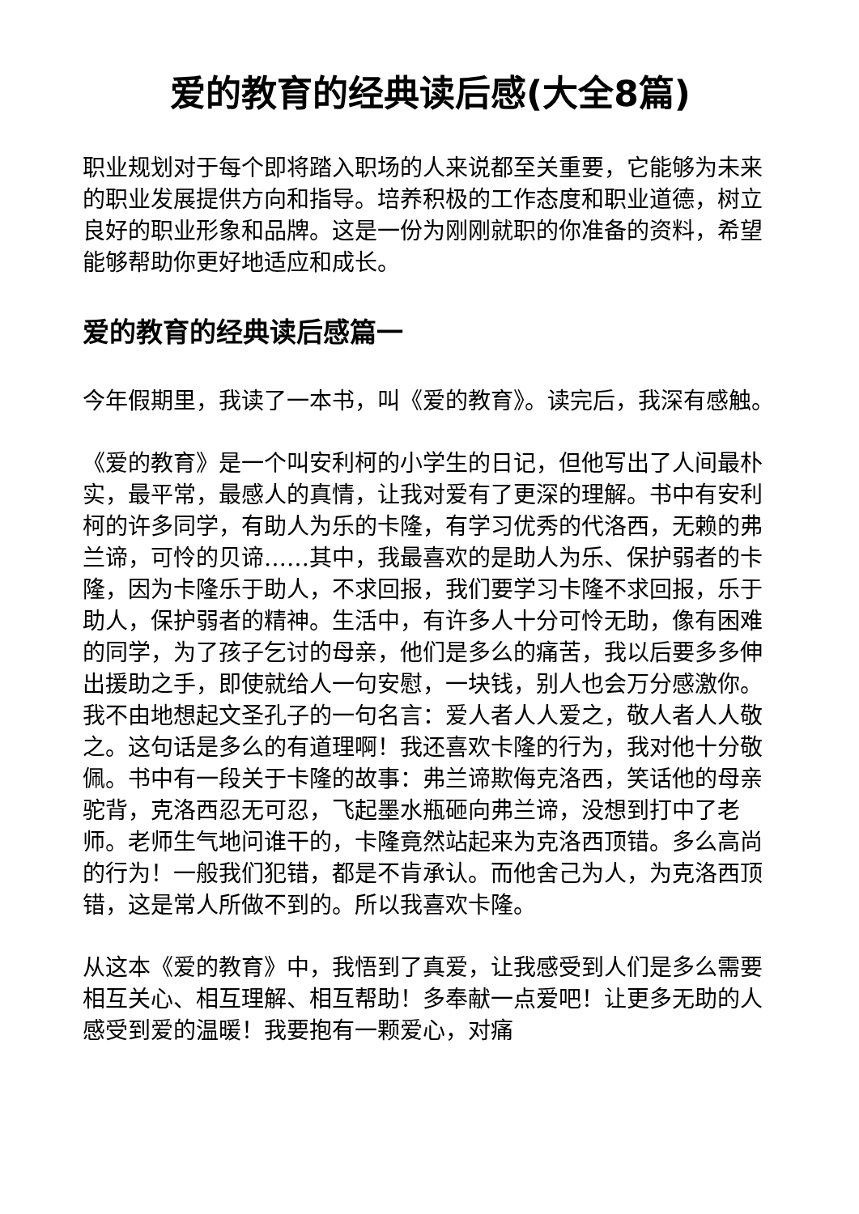爱的教育的经典读后感(大全8篇)
职业规划对于每个即将踏入职场的人来说都至关重要，它能够为未来的职业发展提供方向和指导。培养积极的工作态度和职业道德，树立良好的职业形象和品牌。这是一份为刚刚就职的你准备的资料，希望能够帮助你更好地适应和成长。
爱的教育的经典读后感篇一
今年假期里，我读了一本书，叫《爱的教育》。读完后，我深有感触。
《爱的教育》是一个叫安利柯的小学生的日记，但他写出了人间最朴实，最平常，最感人的真情，让我对爱有了更深的理解。书中有安利柯的许多同学，有助人为乐的卡隆，有学习优秀的代洛西，无赖的弗兰谛，可怜的贝谛……其中，我最喜欢的是助人为乐、保护弱者的卡隆，因为卡隆乐于助人，不求回报，我们要学习卡隆不求回报，乐于助人，保护弱者的精神。生活中，有许多人十分可怜无助，像有困难的同学，为了孩子乞讨的母亲，他们是多么的痛苦，我以后要多多伸出援助之手，即使就给人一句安慰，一块钱，别人也会万分感激你。我不由地想起文圣孔子的一句名言：爱人者人人爱之，敬人者人人敬之。这句话是多么的有道理啊！我还喜欢卡隆的行为，我对他十分敬佩。书中有一段关于卡隆的故事：弗兰谛欺侮克洛西，笑话他的母亲驼背，克洛西忍无可忍，飞起墨水瓶砸向弗兰谛，没想到打中了老师。老师生气地问谁干的，卡隆竟然站起来为克洛西顶错。多么高尚的行为！一般我们犯错，都是不肯承认。而他舍己为人，为克洛西顶错，这是常人所做不到的。所以我喜欢卡隆。
从这本《爱的教育》中，我悟到了真爱，让我感受到人们是多么需要相互关心、相互理解、相互帮助！多奉献一点爱吧！让更多无助的人感受到爱的温暖！我要抱有一颗爱心，对痛